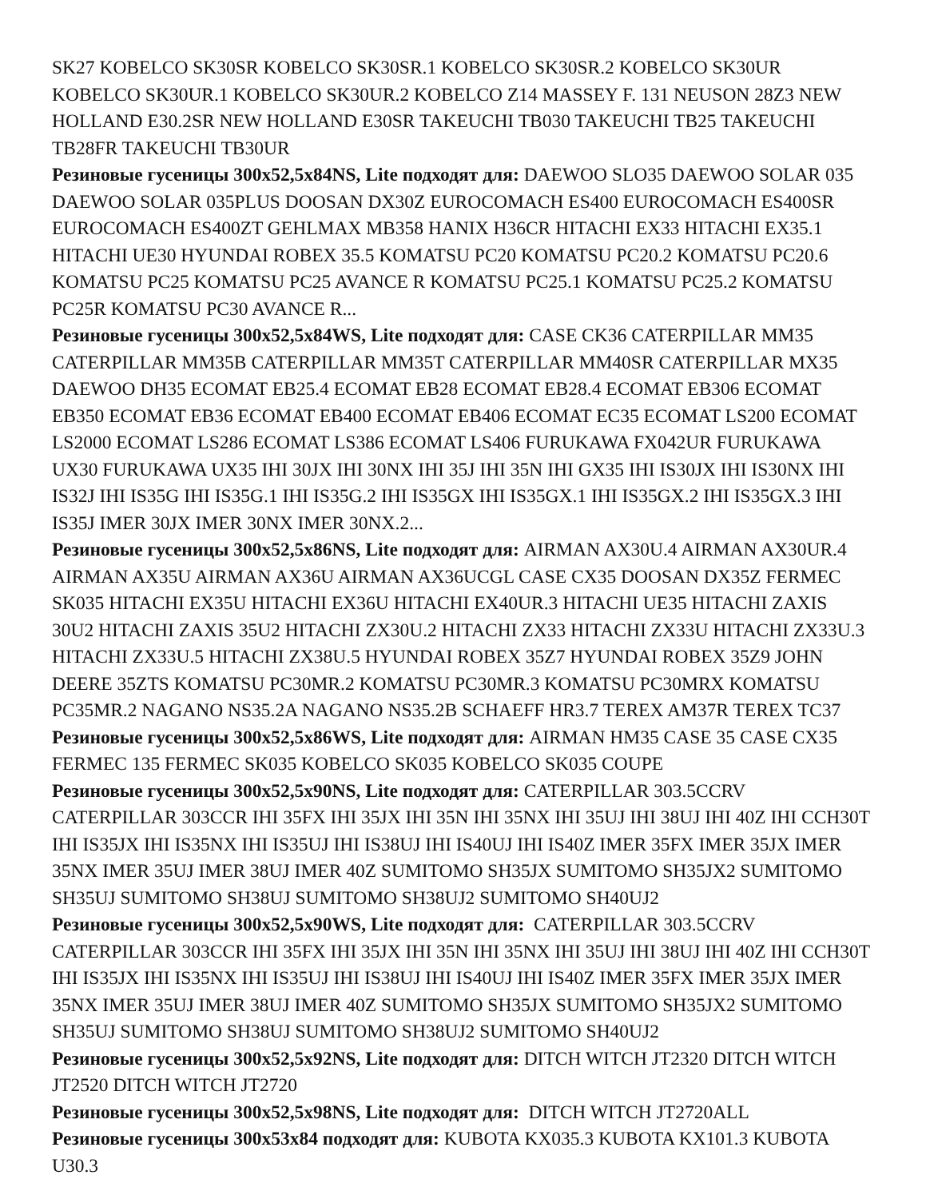SK27 KOBELCO SK30SR KOBELCO SK30SR.1 KOBELCO SK30SR.2 KOBELCO SK30UR KOBELCO SK30UR.1 KOBELCO SK30UR.2 KOBELCO Z14 MASSEY F. 131 NEUSON 28Z3 NEW HOLLAND E30.2SR NEW HOLLAND E30SR TAKEUCHI TB030 TAKEUCHI TB25 TAKEUCHI TB28FR TAKEUCHI TB30UR
Резиновые гусеницы 300x52,5x84NS, Lite подходят для: DAEWOO SLO35 DAEWOO SOLAR 035 DAEWOO SOLAR 035PLUS DOOSAN DX30Z EUROCOMACH ES400 EUROCOMACH ES400SR EUROCOMACH ES400ZT GEHLMAX MB358 HANIX H36CR HITACHI EX33 HITACHI EX35.1 HITACHI UE30 HYUNDAI ROBEX 35.5 KOMATSU PC20 KOMATSU PC20.2 KOMATSU PC20.6 KOMATSU PC25 KOMATSU PC25 AVANCE R KOMATSU PC25.1 KOMATSU PC25.2 KOMATSU PC25R KOMATSU PC30 AVANCE R...
Резиновые гусеницы 300x52,5x84WS, Lite подходят для: CASE CK36 CATERPILLAR MM35 CATERPILLAR MM35B CATERPILLAR MM35T CATERPILLAR MM40SR CATERPILLAR MX35 DAEWOO DH35 ECOMAT EB25.4 ECOMAT EB28 ECOMAT EB28.4 ECOMAT EB306 ECOMAT EB350 ECOMAT EB36 ECOMAT EB400 ECOMAT EB406 ECOMAT EC35 ECOMAT LS200 ECOMAT LS2000 ECOMAT LS286 ECOMAT LS386 ECOMAT LS406 FURUKAWA FX042UR FURUKAWA UX30 FURUKAWA UX35 IHI 30JX IHI 30NX IHI 35J IHI 35N IHI GX35 IHI IS30JX IHI IS30NX IHI IS32J IHI IS35G IHI IS35G.1 IHI IS35G.2 IHI IS35GX IHI IS35GX.1 IHI IS35GX.2 IHI IS35GX.3 IHI IS35J IMER 30JX IMER 30NX IMER 30NX.2...
Резиновые гусеницы 300x52,5x86NS, Lite подходят для: AIRMAN AX30U.4 AIRMAN AX30UR.4 AIRMAN AX35U AIRMAN AX36U AIRMAN AX36UCGL CASE CX35 DOOSAN DX35Z FERMEC SK035 HITACHI EX35U HITACHI EX36U HITACHI EX40UR.3 HITACHI UE35 HITACHI ZAXIS 30U2 HITACHI ZAXIS 35U2 HITACHI ZX30U.2 HITACHI ZX33 HITACHI ZX33U HITACHI ZX33U.3 HITACHI ZX33U.5 HITACHI ZX38U.5 HYUNDAI ROBEX 35Z7 HYUNDAI ROBEX 35Z9 JOHN DEERE 35ZTS KOMATSU PC30MR.2 KOMATSU PC30MR.3 KOMATSU PC30MRX KOMATSU PC35MR.2 NAGANO NS35.2A NAGANO NS35.2B SCHAEFF HR3.7 TEREX AM37R TEREX TC37
Резиновые гусеницы 300x52,5x86WS, Lite подходят для: AIRMAN HM35 CASE 35 CASE CX35 FERMEC 135 FERMEC SK035 KOBELCO SK035 KOBELCO SK035 COUPE
Резиновые гусеницы 300x52,5x90NS, Lite подходят для: CATERPILLAR 303.5CCRV CATERPILLAR 303CCR IHI 35FX IHI 35JX IHI 35N IHI 35NX IHI 35UJ IHI 38UJ IHI 40Z IHI CCH30T IHI IS35JX IHI IS35NX IHI IS35UJ IHI IS38UJ IHI IS40UJ IHI IS40Z IMER 35FX IMER 35JX IMER 35NX IMER 35UJ IMER 38UJ IMER 40Z SUMITOMO SH35JX SUMITOMO SH35JX2 SUMITOMO SH35UJ SUMITOMO SH38UJ SUMITOMO SH38UJ2 SUMITOMO SH40UJ2
Резиновые гусеницы 300x52,5x90WS, Lite подходят для: CATERPILLAR 303.5CCRV CATERPILLAR 303CCR IHI 35FX IHI 35JX IHI 35N IHI 35NX IHI 35UJ IHI 38UJ IHI 40Z IHI CCH30T IHI IS35JX IHI IS35NX IHI IS35UJ IHI IS38UJ IHI IS40UJ IHI IS40Z IMER 35FX IMER 35JX IMER 35NX IMER 35UJ IMER 38UJ IMER 40Z SUMITOMO SH35JX SUMITOMO SH35JX2 SUMITOMO SH35UJ SUMITOMO SH38UJ SUMITOMO SH38UJ2 SUMITOMO SH40UJ2
Резиновые гусеницы 300x52,5x92NS, Lite подходят для: DITCH WITCH JT2320 DITCH WITCH JT2520 DITCH WITCH JT2720
Резиновые гусеницы 300x52,5x98NS, Lite подходят для: DITCH WITCH JT2720ALL
Резиновые гусеницы 300x53x84 подходят для: KUBOTA KX035.3 KUBOTA KX101.3 KUBOTA U30.3